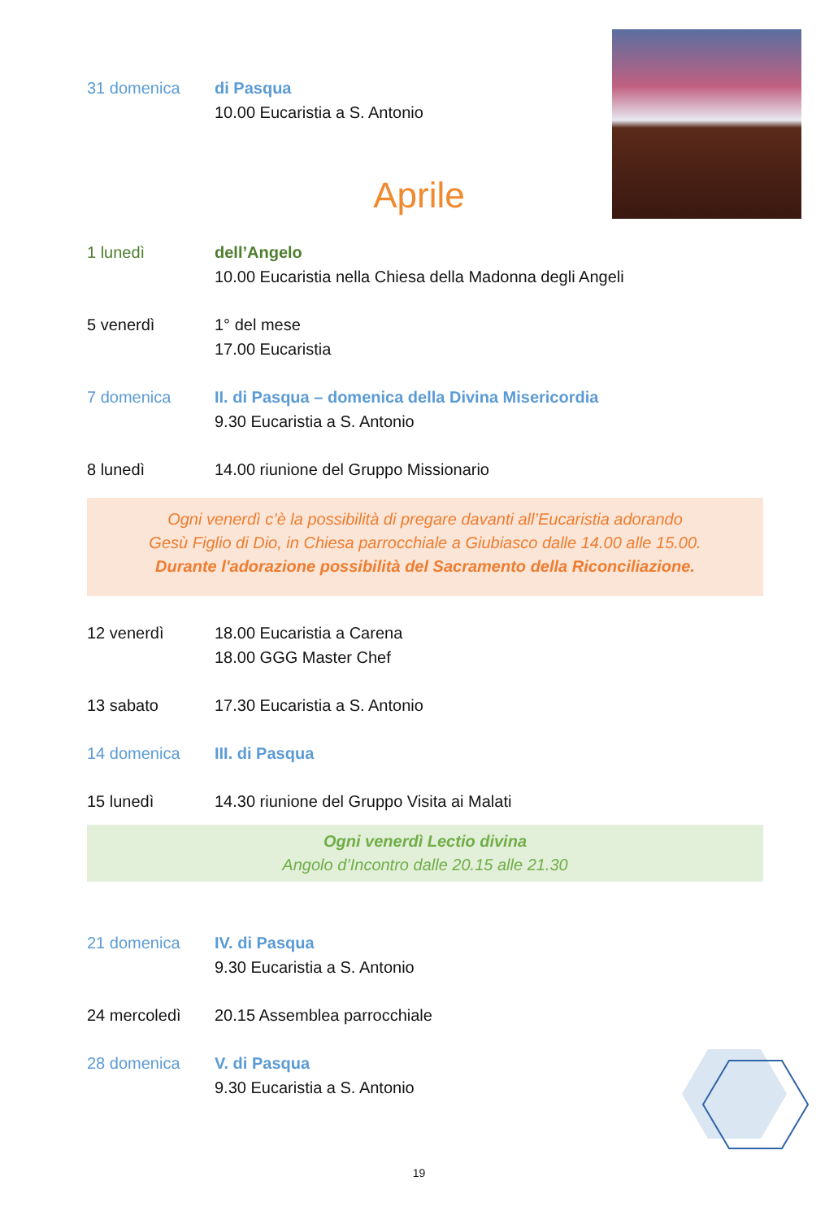31 domenica di Pasqua
10.00 Eucaristia a S. Antonio
Aprile
1 lunedì dell’Angelo
10.00 Eucaristia nella Chiesa della Madonna degli Angeli
5 venerdì 1° del mese
17.00 Eucaristia
7 domenica II. di Pasqua – domenica della Divina Misericordia
9.30 Eucaristia a S. Antonio
8 lunedì 14.00 riunione del Gruppo Missionario
Ogni venerdì c’è la possibilità di pregare davanti all’Eucaristia adorando
Gesù Figlio di Dio, in Chiesa parrocchiale a Giubiasco dalle 14.00 alle 15.00.
Durante l'adorazione possibilità del Sacramento della Riconciliazione.
12 venerdì 18.00 Eucaristia a Carena
18.00 GGG Master Chef
13 sabato 17.30 Eucaristia a S. Antonio
14 domenica III. di Pasqua
15 lunedì 14.30 riunione del Gruppo Visita ai Malati
Ogni venerdì Lectio divina
Angolo d’Incontro dalle 20.15 alle 21.30
21 domenica IV. di Pasqua
9.30 Eucaristia a S. Antonio
24 mercoledì 20.15 Assemblea parrocchiale
28 domenica V. di Pasqua
9.30 Eucaristia a S. Antonio
19